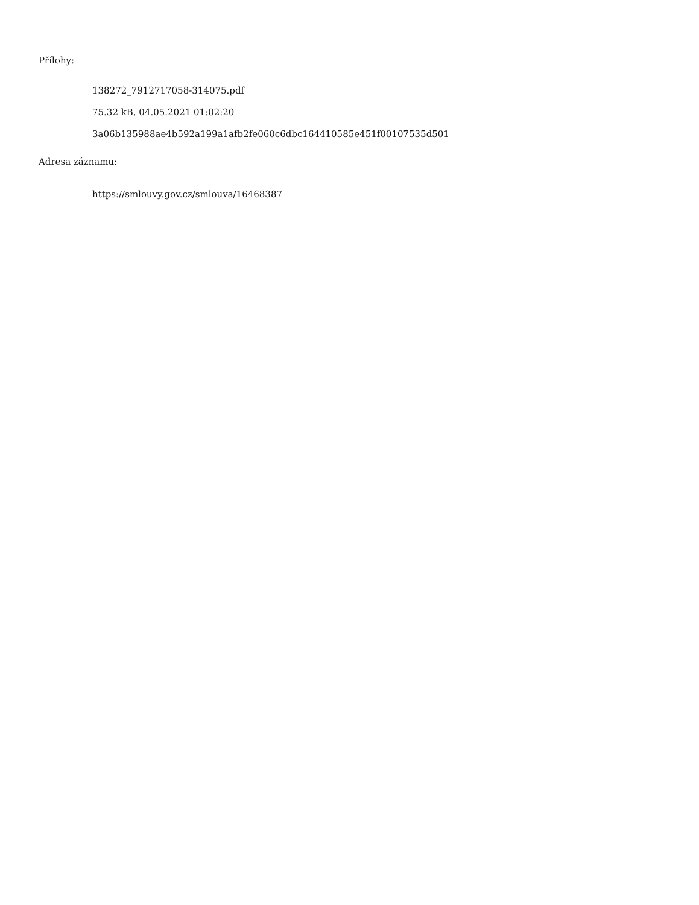Přílohy:
138272_7912717058-314075.pdf
75.32 kB, 04.05.2021 01:02:20
3a06b135988ae4b592a199a1afb2fe060c6dbc164410585e451f00107535d501
Adresa záznamu:
https://smlouvy.gov.cz/smlouva/16468387